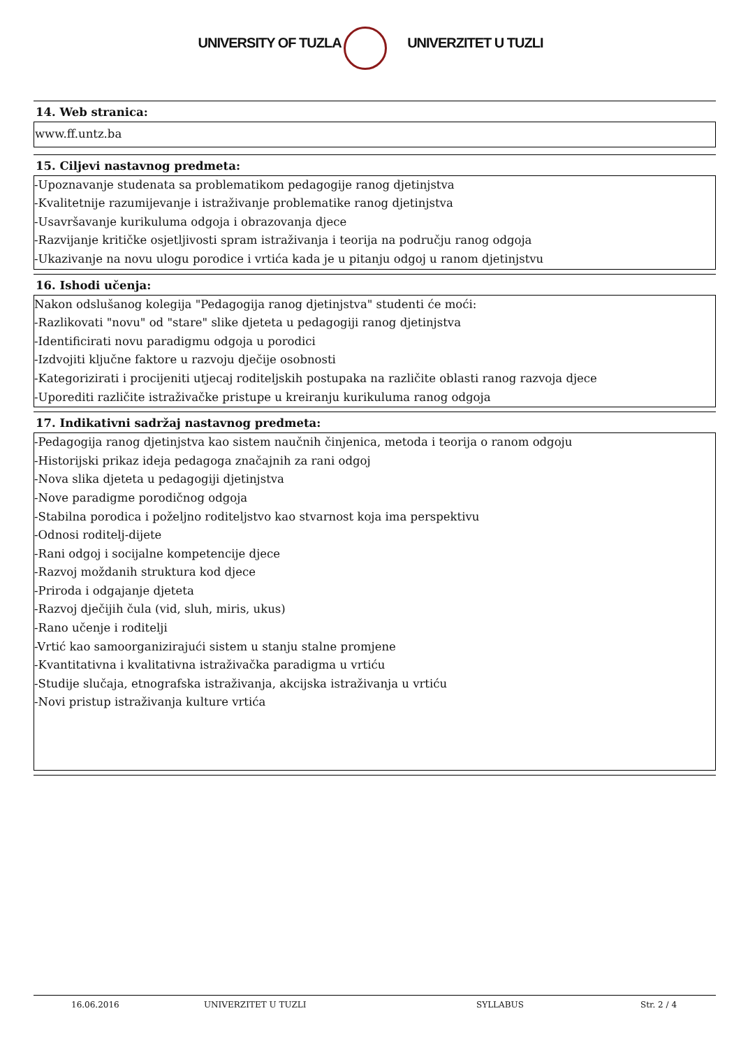UNIVERSITY OF TUZLA UNIVERZITET U TUZLI
14. Web stranica:
www.ff.untz.ba
15. Ciljevi nastavnog predmeta:
-Upoznavanje studenata sa problematikom pedagogije ranog djetinjstva
-Kvalitetnije razumijevanje i istraživanje problematike ranog djetinjstva
-Usavršavanje kurikuluma odgoja i obrazovanja djece
-Razvijanje kritičke osjetljivosti spram istraživanja i teorija na području ranog odgoja
-Ukazivanje na novu ulogu porodice i vrtića kada je u pitanju odgoj u ranom djetinjstvu
16. Ishodi učenja:
Nakon odslušanog kolegija "Pedagogija ranog djetinjstva" studenti će moći:
-Razlikovati "novu" od "stare" slike djeteta u pedagogiji ranog djetinjstva
-Identificirati novu paradigmu odgoja u porodici
-Izdvojiti ključne faktore u razvoju dječije osobnosti
-Kategorizirati i procijeniti utjecaj roditeljskih postupaka na različite oblasti ranog razvoja djece
-Uporediti različite istraživačke pristupe u kreiranju kurikuluma ranog odgoja
17. Indikativni sadržaj nastavnog predmeta:
-Pedagogija ranog djetinjstva kao sistem naučnih činjenica, metoda i teorija o ranom odgoju
-Historijski prikaz ideja pedagoga značajnih za rani odgoj
-Nova slika djeteta u pedagogiji djetinjstva
-Nove paradigme porodičnog odgoja
-Stabilna porodica i poželjno roditeljstvo kao stvarnost koja ima perspektivu
-Odnosi roditelj-dijete
-Rani odgoj i socijalne kompetencije djece
-Razvoj moždanih struktura kod djece
-Priroda i odgajanje djeteta
-Razvoj dječijih čula (vid, sluh, miris, ukus)
-Rano učenje i roditelji
-Vrtić kao samoorganizirajući sistem u stanju stalne promjene
-Kvantitativna i kvalitativna istraživačka paradigma u vrtiću
-Studije slučaja, etnografska istraživanja, akcijska istraživanja u vrtiću
-Novi pristup istraživanja kulture vrtića
16.06.2016 UNIVERZITET U TUZLI SYLLABUS Str. 2 / 4